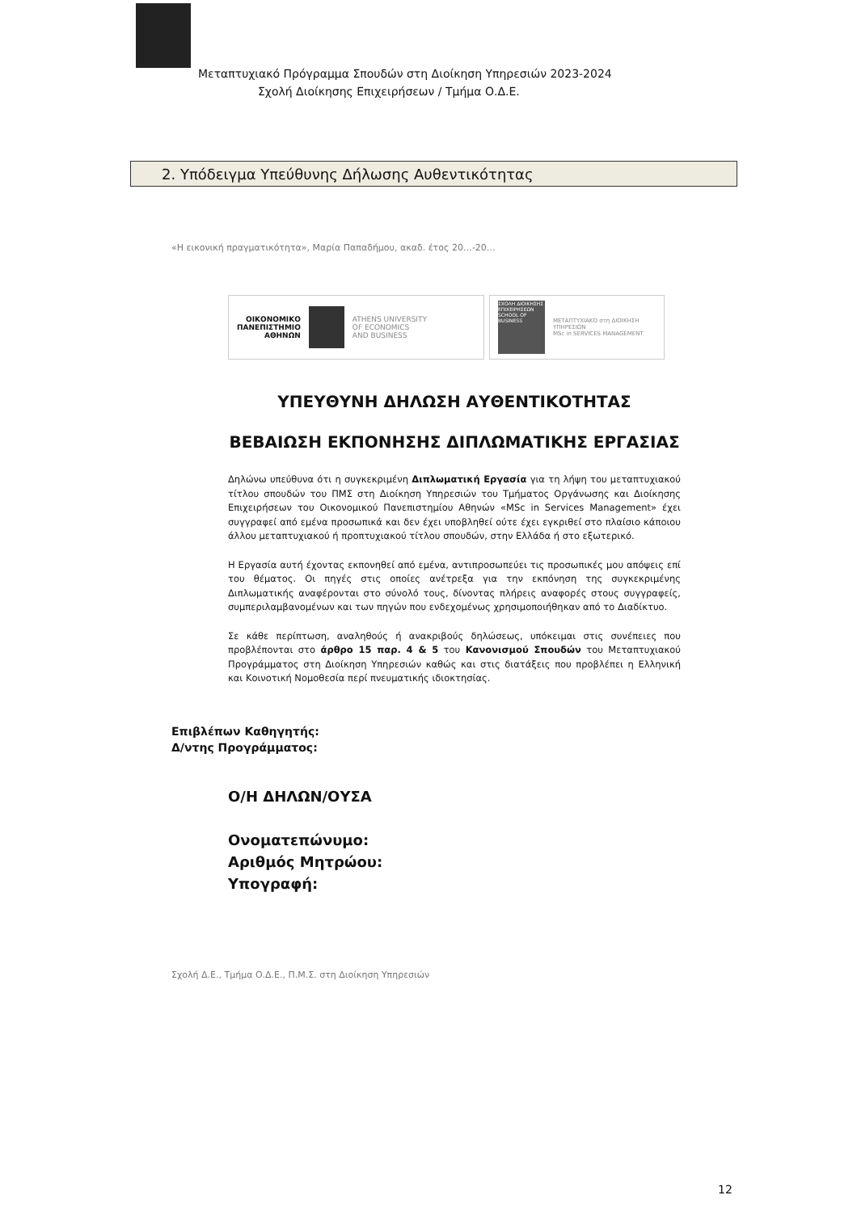Μεταπτυχιακό Πρόγραμμα Σπουδών στη Διοίκηση Υπηρεσιών 2023-2024
Σχολή Διοίκησης Επιχειρήσεων / Τμήμα Ο.Δ.Ε.
2. Υπόδειγμα Υπεύθυνης Δήλωσης Αυθεντικότητας
«Η εικονική πραγματικότητα», Μαρία Παπαδήμου, ακαδ. έτος 20…-20…
ΟΙΚΟΝΟΜΙΚΟ
ΠΑΝΕΠΙΣΤΗΜΙΟ
ΑΘΗΝΩΝ ATHENS UNIVERSITY
OF ECONOMICS
AND BUSINESS
ΣΧΟΛΗ ΔΙΟΙΚΗΣΗΣ ΕΠΙΧΕΙΡΗΣΕΩΝ SCHOOL OF BUSINESS ΜΕΤΑΠΤΥΧΙΑΚΟ στη ΔΙΟΙΚΗΣΗ ΥΠΗΡΕΣΙΩΝ
MSc in SERVICES MANAGEMENT
ΥΠΕΥΘΥΝΗ ΔΗΛΩΣΗ ΑΥΘΕΝΤΙΚΟΤΗΤΑΣ
ΒΕΒΑΙΩΣΗ ΕΚΠΟΝΗΣΗΣ ΔΙΠΛΩΜΑΤΙΚΗΣ ΕΡΓΑΣΙΑΣ
Δηλώνω υπεύθυνα ότι η συγκεκριμένη Διπλωματική Εργασία για τη λήψη του μεταπτυχιακού τίτλου σπουδών του ΠΜΣ στη Διοίκηση Υπηρεσιών του Τμήματος Οργάνωσης και Διοίκησης Επιχειρήσεων του Οικονομικού Πανεπιστημίου Αθηνών «MSc in Services Management» έχει συγγραφεί από εμένα προσωπικά και δεν έχει υποβληθεί ούτε έχει εγκριθεί στο πλαίσιο κάποιου άλλου μεταπτυχιακού ή προπτυχιακού τίτλου σπουδών, στην Ελλάδα ή στο εξωτερικό.
Η Εργασία αυτή έχοντας εκπονηθεί από εμένα, αντιπροσωπεύει τις προσωπικές μου απόψεις επί του θέματος. Οι πηγές στις οποίες ανέτρεξα για την εκπόνηση της συγκεκριμένης Διπλωματικής αναφέρονται στο σύνολό τους, δίνοντας πλήρεις αναφορές στους συγγραφείς, συμπεριλαμβανομένων και των πηγών που ενδεχομένως χρησιμοποιήθηκαν από το Διαδίκτυο.
Σε κάθε περίπτωση, αναληθούς ή ανακριβούς δηλώσεως, υπόκειμαι στις συνέπειες που προβλέπονται στο άρθρο 15 παρ. 4 & 5 του Κανονισμού Σπουδών του Μεταπτυχιακού Προγράμματος στη Διοίκηση Υπηρεσιών καθώς και στις διατάξεις που προβλέπει η Ελληνική και Κοινοτική Νομοθεσία περί πνευματικής ιδιοκτησίας.
Επιβλέπων Καθηγητής:
Δ/ντης Προγράμματος:
Ο/Η ΔΗΛΩΝ/ΟΥΣΑ
Ονοματεπώνυμο:
Αριθμός Μητρώου:
Υπογραφή:
Σχολή Δ.Ε., Τμήμα Ο.Δ.Ε., Π.Μ.Σ. στη Διοίκηση Υπηρεσιών
12